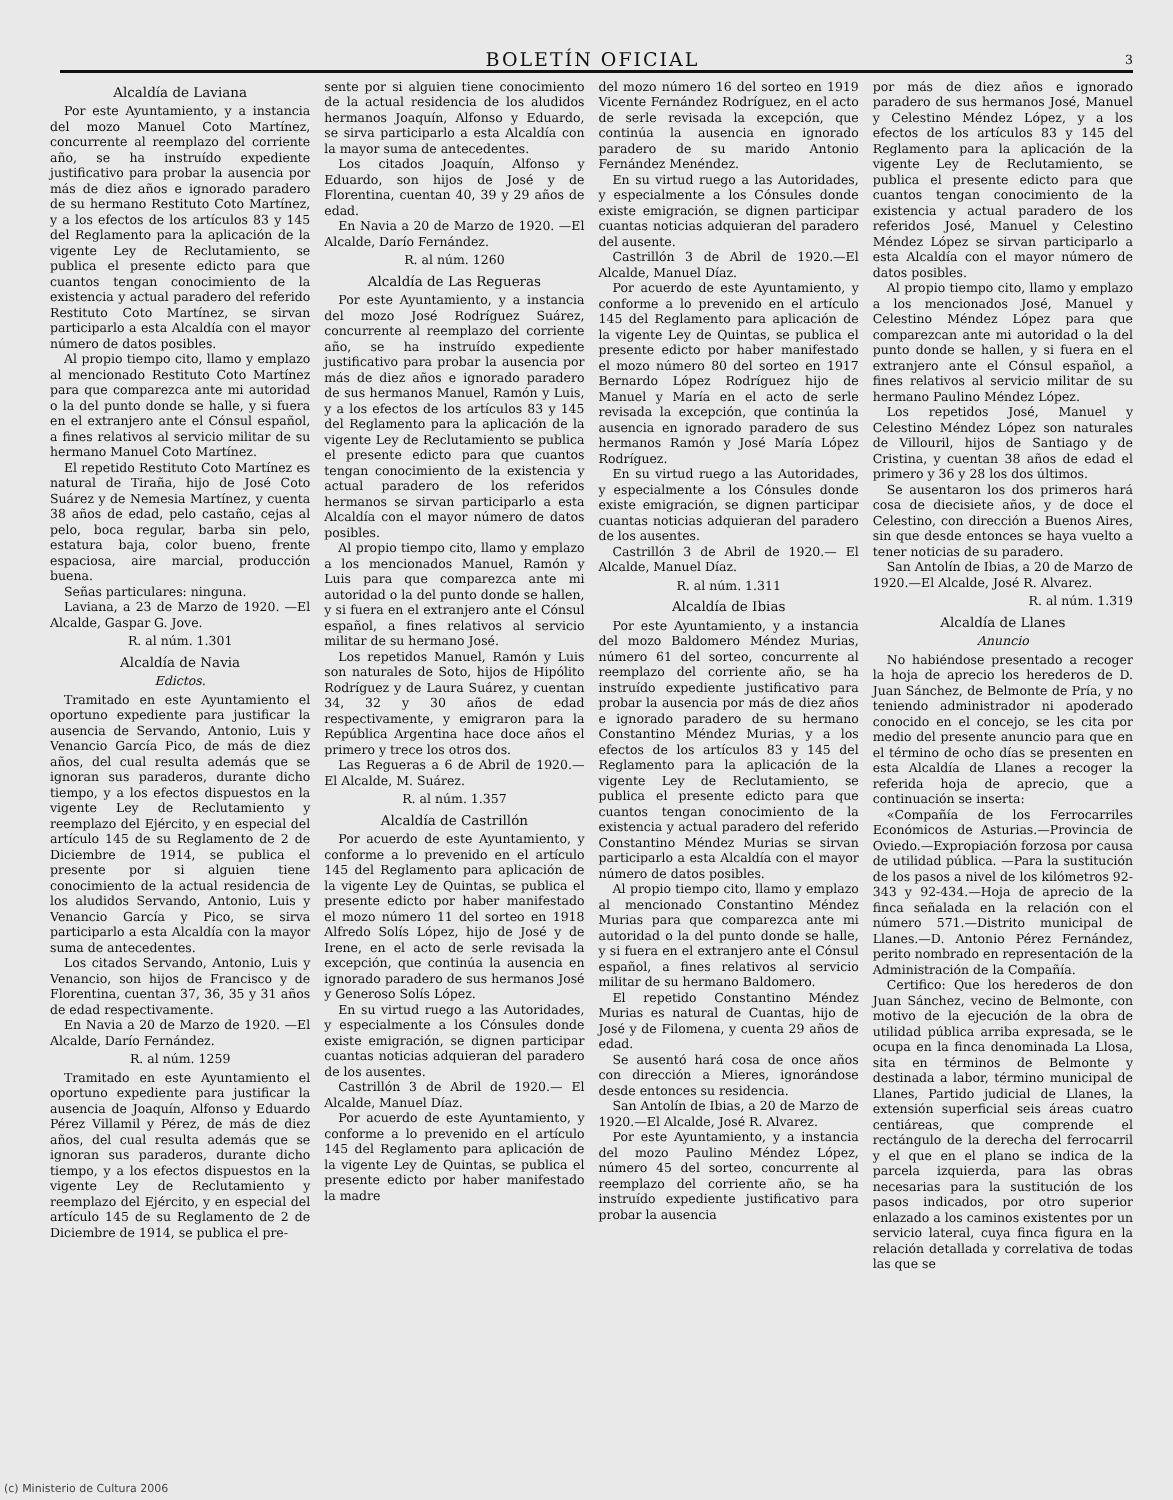BOLETÍN OFICIAL 3
Alcaldía de Laviana
Por este Ayuntamiento, y a instancia del mozo Manuel Coto Martínez, concurrente al reemplazo del corriente año, se ha instruído expediente justificativo para probar la ausencia por más de diez años e ignorado paradero de su hermano Restituto Coto Martínez, y a los efectos de los artículos 83 y 145 del Reglamento para la aplicación de la vigente Ley de Reclutamiento, se publica el presente edicto para que cuantos tengan conocimiento de la existencia y actual paradero del referido Restituto Coto Martínez, se sirvan participarlo a esta Alcaldía con el mayor número de datos posibles.
Al propio tiempo cito, llamo y emplazo al mencionado Restituto Coto Martínez para que comparezca ante mi autoridad o la del punto donde se halle, y si fuera en el extranjero ante el Cónsul español, a fines relativos al servicio militar de su hermano Manuel Coto Martínez.
El repetido Restituto Coto Martínez es natural de Tiraña, hijo de José Coto Suárez y de Nemesia Martínez, y cuenta 38 años de edad, pelo castaño, cejas al pelo, boca regular, barba sin pelo, estatura baja, color bueno, frente espaciosa, aire marcial, producción buena.
Señas particulares: ninguna.
Laviana, a 23 de Marzo de 1920. —El Alcalde, Gaspar G. Jove.
R. al núm. 1.301
Alcaldía de Navia
Edictos.
Tramitado en este Ayuntamiento el oportuno expediente para justificar la ausencia de Servando, Antonio, Luis y Venancio García Pico, de más de diez años, del cual resulta además que se ignoran sus paraderos, durante dicho tiempo, y a los efectos dispuestos en la vigente Ley de Reclutamiento y reemplazo del Ejército, y en especial del artículo 145 de su Reglamento de 2 de Diciembre de 1914, se publica el presente por si alguien tiene conocimiento de la actual residencia de los aludidos Servando, Antonio, Luis y Venancio García y Pico, se sirva participarlo a esta Alcaldía con la mayor suma de antecedentes.
Los citados Servando, Antonio, Luis y Venancio, son hijos de Francisco y de Florentina, cuentan 37, 36, 35 y 31 años de edad respectivamente.
En Navia a 20 de Marzo de 1920. —El Alcalde, Darío Fernández.
R. al núm. 1259
Tramitado en este Ayuntamiento el oportuno expediente para justificar la ausencia de Joaquín, Alfonso y Eduardo Pérez Villamil y Pérez, de más de diez años, del cual resulta además que se ignoran sus paraderos, durante dicho tiempo, y a los efectos dispuestos en la vigente Ley de Reclutamiento y reemplazo del Ejército, y en especial del artículo 145 de su Reglamento de 2 de Diciembre de 1914, se publica el pre-
sente por si alguien tiene conocimiento de la actual residencia de los aludidos hermanos Joaquín, Alfonso y Eduardo, se sirva participarlo a esta Alcaldía con la mayor suma de antecedentes.
Los citados Joaquín, Alfonso y Eduardo, son hijos de José y de Florentina, cuentan 40, 39 y 29 años de edad.
En Navia a 20 de Marzo de 1920. —El Alcalde, Darío Fernández.
R. al núm. 1260
Alcaldía de Las Regueras
Por este Ayuntamiento, y a instancia del mozo José Rodríguez Suárez, concurrente al reemplazo del corriente año, se ha instruído expediente justificativo para probar la ausencia por más de diez años e ignorado paradero de sus hermanos Manuel, Ramón y Luis, y a los efectos de los artículos 83 y 145 del Reglamento para la aplicación de la vigente Ley de Reclutamiento se publica el presente edicto para que cuantos tengan conocimiento de la existencia y actual paradero de los referidos hermanos se sirvan participarlo a esta Alcaldía con el mayor número de datos posibles.
Al propio tiempo cito, llamo y emplazo a los mencionados Manuel, Ramón y Luis para que comparezca ante mi autoridad o la del punto donde se hallen, y si fuera en el extranjero ante el Cónsul español, a fines relativos al servicio militar de su hermano José.
Los repetidos Manuel, Ramón y Luis son naturales de Soto, hijos de Hipólito Rodríguez y de Laura Suárez, y cuentan 34, 32 y 30 años de edad respectivamente, y emigraron para la República Argentina hace doce años el primero y trece los otros dos.
Las Regueras a 6 de Abril de 1920.—El Alcalde, M. Suárez.
R. al núm. 1.357
Alcaldía de Castrillón
Por acuerdo de este Ayuntamiento, y conforme a lo prevenido en el artículo 145 del Reglamento para aplicación de la vigente Ley de Quintas, se publica el presente edicto por haber manifestado el mozo número 11 del sorteo en 1918 Alfredo Solís López, hijo de José y de Irene, en el acto de serle revisada la excepción, que continúa la ausencia en ignorado paradero de sus hermanos José y Generoso Solís López.
En su virtud ruego a las Autoridades, y especialmente a los Cónsules donde existe emigración, se dignen participar cuantas noticias adquieran del paradero de los ausentes.
Castrillón 3 de Abril de 1920.— El Alcalde, Manuel Díaz.
Por acuerdo de este Ayuntamiento, y conforme a lo prevenido en el artículo 145 del Reglamento para aplicación de la vigente Ley de Quintas, se publica el presente edicto por haber manifestado la madre
del mozo número 16 del sorteo en 1919 Vicente Fernández Rodríguez, en el acto de serle revisada la excepción, que continúa la ausencia en ignorado paradero de su marido Antonio Fernández Menéndez.
En su virtud ruego a las Autoridades, y especialmente a los Cónsules donde existe emigración, se dignen participar cuantas noticias adquieran del paradero del ausente.
Castrillón 3 de Abril de 1920.—El Alcalde, Manuel Díaz.
Por acuerdo de este Ayuntamiento, y conforme a lo prevenido en el artículo 145 del Reglamento para aplicación de la vigente Ley de Quintas, se publica el presente edicto por haber manifestado el mozo número 80 del sorteo en 1917 Bernardo López Rodríguez hijo de Manuel y María en el acto de serle revisada la excepción, que continúa la ausencia en ignorado paradero de sus hermanos Ramón y José María López Rodríguez.
En su virtud ruego a las Autoridades, y especialmente a los Cónsules donde existe emigración, se dignen participar cuantas noticias adquieran del paradero de los ausentes.
Castrillón 3 de Abril de 1920.— El Alcalde, Manuel Díaz.
R. al núm. 1.311
Alcaldía de Ibias
Por este Ayuntamiento, y a instancia del mozo Baldomero Méndez Murias, número 61 del sorteo, concurrente al reemplazo del corriente año, se ha instruído expediente justificativo para probar la ausencia por más de diez años e ignorado paradero de su hermano Constantino Méndez Murias, y a los efectos de los artículos 83 y 145 del Reglamento para la aplicación de la vigente Ley de Reclutamiento, se publica el presente edicto para que cuantos tengan conocimiento de la existencia y actual paradero del referido Constantino Méndez Murias se sirvan participarlo a esta Alcaldía con el mayor número de datos posibles.
Al propio tiempo cito, llamo y emplazo al mencionado Constantino Méndez Murias para que comparezca ante mi autoridad o la del punto donde se halle, y si fuera en el extranjero ante el Cónsul español, a fines relativos al servicio militar de su hermano Baldomero.
El repetido Constantino Méndez Murias es natural de Cuantas, hijo de José y de Filomena, y cuenta 29 años de edad.
Se ausentó hará cosa de once años con dirección a Mieres, ignorándose desde entonces su residencia.
San Antolín de Ibias, a 20 de Marzo de 1920.—El Alcalde, José R. Alvarez.
Por este Ayuntamiento, y a instancia del mozo Paulino Méndez López, número 45 del sorteo, concurrente al reemplazo del corriente año, se ha instruído expediente justificativo para probar la ausencia
por más de diez años e ignorado paradero de sus hermanos José, Manuel y Celestino Méndez López, y a los efectos de los artículos 83 y 145 del Reglamento para la aplicación de la vigente Ley de Reclutamiento, se publica el presente edicto para que cuantos tengan conocimiento de la existencia y actual paradero de los referidos José, Manuel y Celestino Méndez López se sirvan participarlo a esta Alcaldía con el mayor número de datos posibles.
Al propio tiempo cito, llamo y emplazo a los mencionados José, Manuel y Celestino Méndez López para que comparezcan ante mi autoridad o la del punto donde se hallen, y si fuera en el extranjero ante el Cónsul español, a fines relativos al servicio militar de su hermano Paulino Méndez López.
Los repetidos José, Manuel y Celestino Méndez López son naturales de Villouril, hijos de Santiago y de Cristina, y cuentan 38 años de edad el primero y 36 y 28 los dos últimos.
Se ausentaron los dos primeros hará cosa de diecisiete años, y de doce el Celestino, con dirección a Buenos Aires, sin que desde entonces se haya vuelto a tener noticias de su paradero.
San Antolín de Ibias, a 20 de Marzo de 1920.—El Alcalde, José R. Alvarez.
R. al núm. 1.319
Alcaldía de Llanes
Anuncio
No habiéndose presentado a recoger la hoja de aprecio los herederos de D. Juan Sánchez, de Belmonte de Pría, y no teniendo administrador ni apoderado conocido en el concejo, se les cita por medio del presente anuncio para que en el término de ocho días se presenten en esta Alcaldía de Llanes a recoger la referida hoja de aprecio, que a continuación se inserta:
«Compañía de los Ferrocarriles Económicos de Asturias.—Provincia de Oviedo.—Expropiación forzosa por causa de utilidad pública. —Para la sustitución de los pasos a nivel de los kilómetros 92-343 y 92-434.—Hoja de aprecio de la finca señalada en la relación con el número 571.—Distrito municipal de Llanes.—D. Antonio Pérez Fernández, perito nombrado en representación de la Administración de la Compañía.
Certifico: Que los herederos de don Juan Sánchez, vecino de Belmonte, con motivo de la ejecución de la obra de utilidad pública arriba expresada, se le ocupa en la finca denominada La Llosa, sita en términos de Belmonte y destinada a labor, término municipal de Llanes, Partido judicial de Llanes, la extensión superficial seis áreas cuatro centiáreas, que comprende el rectángulo de la derecha del ferrocarril y el que en el plano se indica de la parcela izquierda, para las obras necesarias para la sustitución de los pasos indicados, por otro superior enlazado a los caminos existentes por un servicio lateral, cuya finca figura en la relación detallada y correlativa de todas las que se
(c) Ministerio de Cultura 2006